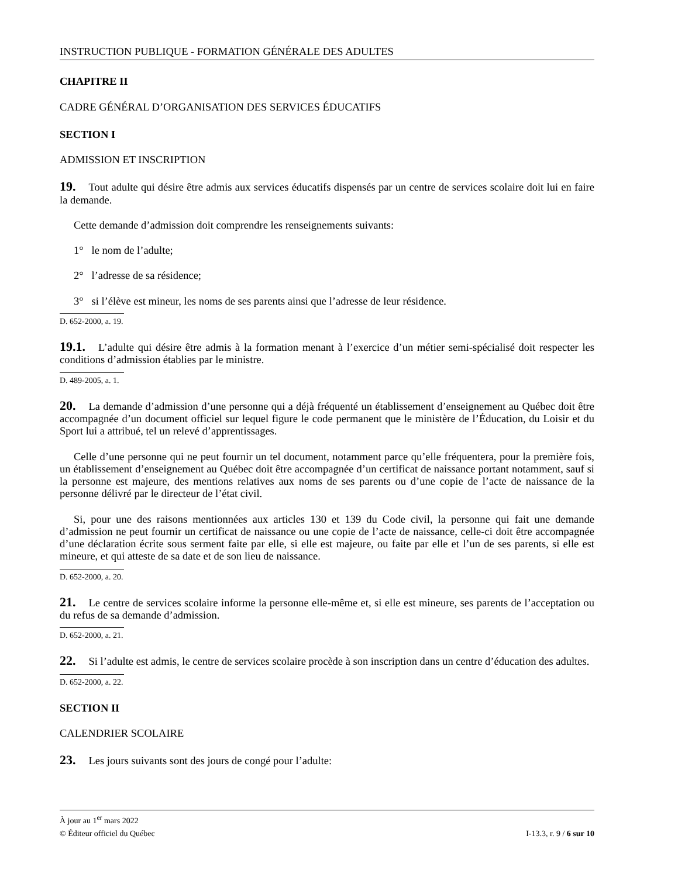INSTRUCTION PUBLIQUE - FORMATION GÉNÉRALE DES ADULTES
CHAPITRE II
CADRE GÉNÉRAL D’ORGANISATION DES SERVICES ÉDUCATIFS
SECTION I
ADMISSION ET INSCRIPTION
19. Tout adulte qui désire être admis aux services éducatifs dispensés par un centre de services scolaire doit lui en faire la demande.
Cette demande d’admission doit comprendre les renseignements suivants:
1° le nom de l’adulte;
2° l’adresse de sa résidence;
3° si l’élève est mineur, les noms de ses parents ainsi que l’adresse de leur résidence.
D. 652-2000, a. 19.
19.1. L’adulte qui désire être admis à la formation menant à l’exercice d’un métier semi-spécialisé doit respecter les conditions d’admission établies par le ministre.
D. 489-2005, a. 1.
20. La demande d’admission d’une personne qui a déjà fréquenté un établissement d’enseignement au Québec doit être accompagnée d’un document officiel sur lequel figure le code permanent que le ministère de l’Éducation, du Loisir et du Sport lui a attribué, tel un relevé d’apprentissages.
Celle d’une personne qui ne peut fournir un tel document, notamment parce qu’elle fréquentera, pour la première fois, un établissement d’enseignement au Québec doit être accompagnée d’un certificat de naissance portant notamment, sauf si la personne est majeure, des mentions relatives aux noms de ses parents ou d’une copie de l’acte de naissance de la personne délivré par le directeur de l’état civil.
Si, pour une des raisons mentionnées aux articles 130 et 139 du Code civil, la personne qui fait une demande d’admission ne peut fournir un certificat de naissance ou une copie de l’acte de naissance, celle-ci doit être accompagnée d’une déclaration écrite sous serment faite par elle, si elle est majeure, ou faite par elle et l’un de ses parents, si elle est mineure, et qui atteste de sa date et de son lieu de naissance.
D. 652-2000, a. 20.
21. Le centre de services scolaire informe la personne elle-même et, si elle est mineure, ses parents de l’acceptation ou du refus de sa demande d’admission.
D. 652-2000, a. 21.
22. Si l’adulte est admis, le centre de services scolaire procède à son inscription dans un centre d’éducation des adultes.
D. 652-2000, a. 22.
SECTION II
CALENDRIER SCOLAIRE
23. Les jours suivants sont des jours de congé pour l’adulte:
À jour au 1<sup>er</sup> mars 2022
© Éditeur officiel du Québec I-13.3, r. 9 / 6 sur 10